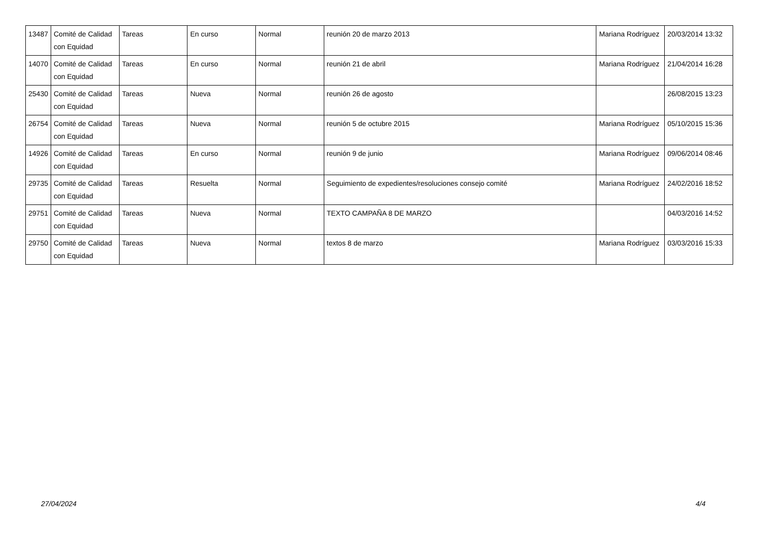| 13487 | Comité de Calidad con Equidad | Tareas | En curso | Normal | reunión 20 de marzo 2013 | Mariana Rodríguez | 20/03/2014 13:32 |
| 14070 | Comité de Calidad con Equidad | Tareas | En curso | Normal | reunión 21 de abril | Mariana Rodríguez | 21/04/2014 16:28 |
| 25430 | Comité de Calidad con Equidad | Tareas | Nueva | Normal | reunión 26 de agosto | | 26/08/2015 13:23 |
| 26754 | Comité de Calidad con Equidad | Tareas | Nueva | Normal | reunión 5 de octubre 2015 | Mariana Rodríguez | 05/10/2015 15:36 |
| 14926 | Comité de Calidad con Equidad | Tareas | En curso | Normal | reunión 9 de junio | Mariana Rodríguez | 09/06/2014 08:46 |
| 29735 | Comité de Calidad con Equidad | Tareas | Resuelta | Normal | Seguimiento de expedientes/resoluciones consejo comité | Mariana Rodríguez | 24/02/2016 18:52 |
| 29751 | Comité de Calidad con Equidad | Tareas | Nueva | Normal | TEXTO CAMPAÑA 8 DE MARZO | | 04/03/2016 14:52 |
| 29750 | Comité de Calidad con Equidad | Tareas | Nueva | Normal | textos 8 de marzo | Mariana Rodríguez | 03/03/2016 15:33 |
27/04/2024 4/4